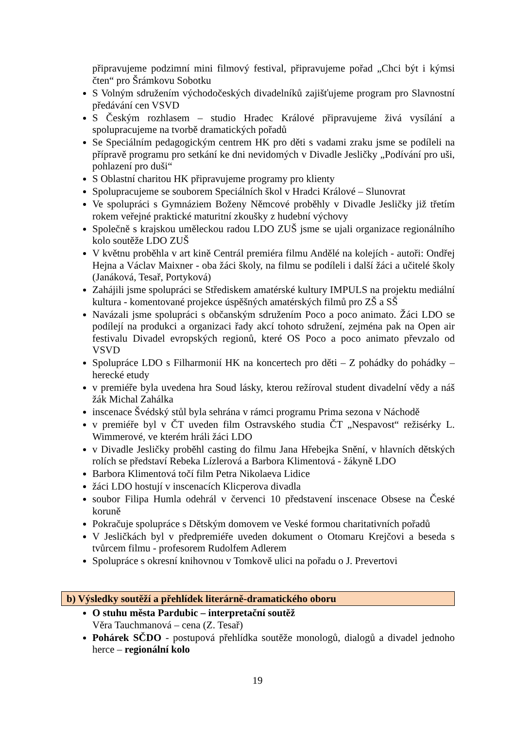připravujeme podzimní mini filmový festival, připravujeme pořad „Chci být i kýmsi čten“ pro Šrámkovu Sobotku
S Volným sdružením východočeských divadelníků zajišťujeme program pro Slavnostní předávání cen VSVD
S Českým rozhlasem – studio Hradec Králové připravujeme živá vysílání a spolupracujeme na tvorbě dramatických pořadů
Se Speciálním pedagogickým centrem HK pro děti s vadami zraku jsme se podíleli na přípravě programu pro setkání ke dni nevidomých v Divadle Jesličky „Podívání pro uši, pohlazení pro duši“
S Oblastní charitou HK připravujeme programy pro klienty
Spolupracujeme se souborem Speciálních škol v Hradci Králové – Slunovrat
Ve spolupráci s Gymnáziem Boženy Němcové proběhly v Divadle Jesličky již třetím rokem veřejné praktické maturitní zkoušky z hudební výchovy
Společně s krajskou uměleckou radou LDO ZUŠ jsme se ujali organizace regionálního kolo soutěže LDO ZUŠ
V květnu proběhla v art kině Centrál premiéra filmu Andělé na kolejích - autoři: Ondřej Hejna a Václav Maixner - oba žáci školy, na filmu se podíleli i další žáci a učitelé školy (Janáková, Tesař, Portyková)
Zahájili jsme spolupráci se Střediskem amatérské kultury IMPULS na projektu mediální kultura - komentované projekce úspěšných amatérských filmů pro ZŠ a SŠ
Navázali jsme spolupráci s občanským sdružením Poco a poco animato. Žáci LDO se podílejí na produkci a organizaci řady akcí tohoto sdružení, zejména pak na Open air festivalu Divadel evropských regionů, které OS Poco a poco animato převzalo od VSVD
Spolupráce LDO s Filharmonií HK na koncertech pro děti – Z pohádky do pohádky – herecké etudy
v premiéře byla uvedena hra Soud lásky, kterou režíroval student divadelní vědy a náš žák Michal Zahálka
inscenace Švédský stůl byla sehrána v rámci programu Prima sezona v Náchodě
v premiéře byl v ČT uveden film Ostravského studia ČT „Nespavost“ režisérky L. Wimmerové, ve kterém hráli žáci LDO
v Divadle Jesličky proběhl casting do filmu Jana Hřebejka Snění, v hlavních dětských rolích se představí Rebeka Lízlerová a Barbora Klimentová - žákyně LDO
Barbora Klimentová točí film Petra Nikolaeva Lidice
žáci LDO hostují v inscenacích Klicperova divadla
soubor Filipa Humla odehrál v červenci 10 představení inscenace Obsese na České koruně
Pokračuje spolupráce s Dětským domovem ve Veské formou charitativních pořadů
V Jesličkách byl v předpremiéře uveden dokument o Otomaru Krejčovi a beseda s tvůrcem filmu - profesorem Rudolfem Adlerem
Spolupráce s okresní knihovnou v Tomkově ulici na pořadu o J. Prevertovi
b) Výsledky soutěží a přehlídek literárně-dramatického oboru
O stuhu města Pardubic – interpretační soutěž
Věra Tauchmanová – cena (Z. Tesař)
Pohárek SČDO - postupová přehlídka soutěže monologů, dialogů a divadel jednoho herce – regionální kolo
19